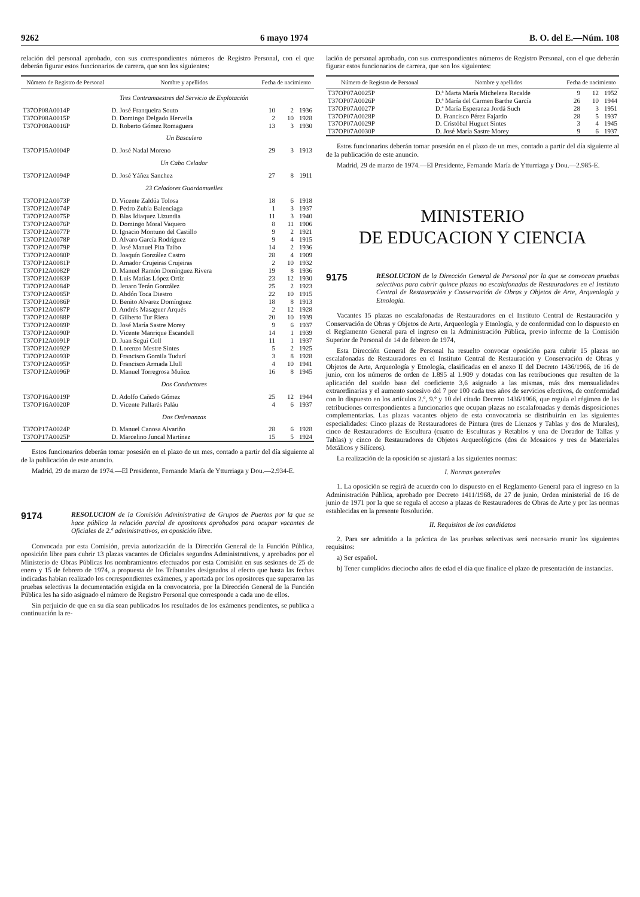9262 6 mayo 1974 B. O. del E.—Núm. 108
relación del personal aprobado, con sus correspondientes números de Registro Personal, con el que deberán figurar estos funcionarios de carrera, que son los siguientes:
| Número de Registro de Personal | Nombre y apellidos | Fecha de nacimiento | | |
| --- | --- | --- | --- | --- |
| | Tres Contramaestres del Servicio de Explotación | | | |
| T37OP08A0014P | D. José Franqueira Souto | 10 | 2 | 1936 |
| T37OP08A0015P | D. Domingo Delgado Hervella | 2 | 10 | 1928 |
| T37OP08A0016P | D. Roberto Gómez Romaguera | 13 | 3 | 1930 |
| | Un Basculero | | | |
| T37OP15A0004P | D. José Nadal Moreno | 29 | 3 | 1913 |
| | Un Cabo Celador | | | |
| T37OP12A0094P | D. José Yáñez Sanchez | 27 | 8 | 1911 |
| | 23 Celadores Guardamuelles | | | |
| T37OP12A0073P | D. Vicente Zaldúa Tolosa | 18 | 6 | 1918 |
| T37OP12A0074P | D. Pedro Zubía Balenciaga | 1 | 3 | 1937 |
| T37OP12A0075P | D. Blas Idiaquez Lizundia | 11 | 3 | 1940 |
| T37OP12A0076P | D. Domingo Moral Vaquero | 8 | 11 | 1906 |
| T37OP12A0077P | D. Ignacio Montuno del Castillo | 9 | 2 | 1921 |
| T37OP12A0078P | D. Alvaro García Rodríguez | 9 | 4 | 1915 |
| T37OP12A0079P | D. José Manuel Pita Taibo | 14 | 2 | 1936 |
| T37OP12A0080P | D. Joaquín González Castro | 28 | 4 | 1909 |
| T37OP12A0081P | D. Amador Crujeiras Crujeiras | 2 | 10 | 1932 |
| T37OP12A0082P | D. Manuel Ramón Domínguez Rivera | 19 | 8 | 1936 |
| T37OP12A0083P | D. Luis Matías López Ortiz | 23 | 12 | 1930 |
| T37OP12A0084P | D. Jenaro Terán González | 25 | 2 | 1923 |
| T37OP12A0085P | D. Abdón Toca Diestro | 22 | 10 | 1915 |
| T37OP12A0086P | D. Benito Alvarez Domínguez | 18 | 8 | 1913 |
| T37OP12A0087P | D. Andrés Masaguer Arqués | 2 | 12 | 1928 |
| T37OP12A0088P | D. Gilberto Tur Riera | 20 | 10 | 1939 |
| T37OP12A0089P | D. José María Sastre Morey | 9 | 6 | 1937 |
| T37OP12A0090P | D. Vicente Manrique Escandell | 14 | 1 | 1939 |
| T37OP12A0091P | D. Juan Seguí Coll | 11 | 1 | 1937 |
| T37OP12A0092P | D. Lorenzo Mestre Sintes | 5 | 2 | 1925 |
| T37OP12A0093P | D. Francisco Gomila Tudurí | 3 | 8 | 1928 |
| T37OP12A0095P | D. Francisco Armada Llull | 4 | 10 | 1941 |
| T37OP12A0096P | D. Manuel Torregrosa Muñoz | 16 | 8 | 1945 |
| | Dos Conductores | | | |
| T37OP16A0019P | D. Adolfo Cañedo Gómez | 25 | 12 | 1944 |
| T37OP16A0020P | D. Vicente Pallarés Paláu | 4 | 6 | 1937 |
| | Dos Ordenanzas | | | |
| T37OP17A0024P | D. Manuel Canosa Alvariño | 28 | 6 | 1928 |
| T37OP17A0025P | D. Marcelino Juncal Martínez | 15 | 5 | 1924 |
Estos funcionarios deberán tomar posesión en el plazo de un mes, contado a partir del día siguiente al de la publicación de este anuncio.
Madrid, 29 de marzo de 1974.—El Presidente, Fernando María de Ytturriaga y Dou.—2.934-E.
9174 RESOLUCION de la Comisión Administrativa de Grupos de Puertos por la que se hace pública la relación parcial de opositores aprobados para ocupar vacantes de Oficiales de 2.ª administrativos, en oposición libre.
Convocada por esta Comisión, previa autorización de la Dirección General de la Función Pública, oposición libre para cubrir 13 plazas vacantes de Oficiales segundos Administrativos, y aprobados por el Ministerio de Obras Públicas los nombramientos efectuados por esta Comisión en sus sesiones de 25 de enero y 15 de febrero de 1974, a propuesta de los Tribunales designados al efecto que hasta las fechas indicadas habían realizado los correspondientes exámenes, y aportada por los opositores que superaron las pruebas selectivas la documentación exigida en la convocatoria, por la Dirección General de la Función Pública les ha sido asignado el número de Registro Personal que corresponde a cada uno de ellos.
Sin perjuicio de que en su día sean publicados los resultados de los exámenes pendientes, se publica a continuación la re-
lación de personal aprobado, con sus correspondientes números de Registro Personal, con el que deberán figurar estos funcionarios de carrera, que son los siguientes:
| Número de Registro de Personal | Nombre y apellidos | Fecha de nacimiento | | |
| --- | --- | --- | --- | --- |
| T37OP07A0025P | D.ª Marta María Michelena Recalde | 9 | 12 | 1952 |
| T37OP07A0026P | D.ª María del Carmen Barthe García | 26 | 10 | 1944 |
| T37OP07A0027P | D.ª María Esperanza Jordá Such | 28 | 3 | 1951 |
| T37OP07A0028P | D. Francisco Pérez Fajardo | 28 | 5 | 1937 |
| T37OP07A0029P | D. Cristóbal Huguet Sintes | 3 | 4 | 1945 |
| T37OP07A0030P | D. José María Sastre Morey | 9 | 6 | 1937 |
Estos funcionarios deberán tomar posesión en el plazo de un mes, contado a partir del día siguiente al de la publicación de este anuncio.
Madrid, 29 de marzo de 1974.—El Presidente, Fernando María de Ytturriaga y Dou.—2.985-E.
MINISTERIO
DE EDUCACION Y CIENCIA
9175 RESOLUCION de la Dirección General de Personal por la que se convocan pruebas selectivas para cubrir quince plazas no escalafonadas de Restauradores en el Instituto Central de Restauración y Conservación de Obras y Objetos de Arte, Arqueología y Etnología.
Vacantes 15 plazas no escalafonadas de Restauradores en el Instituto Central de Restauración y Conservación de Obras y Objetos de Arte, Arqueología y Etnología, y de conformidad con lo dispuesto en el Reglamento General para el ingreso en la Administración Pública, previo informe de la Comisión Superior de Personal de 14 de febrero de 1974,
Esta Dirección General de Personal ha resuelto convocar oposición para cubrir 15 plazas no escalafonadas de Restauradores en el Instituto Central de Restauración y Conservación de Obras y Objetos de Arte, Arqueología y Etnología, clasificadas en el anexo II del Decreto 1436/1966, de 16 de junio, con los números de orden de 1.895 al 1.909 y dotadas con las retribuciones que resulten de la aplicación del sueldo base del coeficiente 3,6 asignado a las mismas, más dos mensualidades extraordinarias y el aumento sucesivo del 7 por 100 cada tres años de servicios efectivos, de conformidad con lo dispuesto en los artículos 2.º, 9.º y 10 del citado Decreto 1436/1966, que regula el régimen de las retribuciones correspondientes a funcionarios que ocupan plazas no escalafonadas y demás disposiciones complementarias. Las plazas vacantes objeto de esta convocatoria se distribuirán en las siguientes especialidades: Cinco plazas de Restauradores de Pintura (tres de Lienzos y Tablas y dos de Murales), cinco de Restauradores de Escultura (cuatro de Esculturas y Retablos y una de Dorador de Tallas y Tablas) y cinco de Restauradores de Objetos Arqueológicos (dos de Mosaicos y tres de Materiales Metálicos y Silíceos).
La realización de la oposición se ajustará a las siguientes normas:
I. Normas generales
1. La oposición se regirá de acuerdo con lo dispuesto en el Reglamento General para el ingreso en la Administración Pública, aprobado por Decreto 1411/1968, de 27 de junio, Orden ministerial de 16 de junio de 1971 por la que se regula el acceso a plazas de Restauradores de Obras de Arte y por las normas establecidas en la presente Resolución.
II. Requisitos de los candidatos
2. Para ser admitido a la práctica de las pruebas selectivas será necesario reunir los siguientes requisitos:
a) Ser español.
b) Tener cumplidos dieciocho años de edad el día que finalice el plazo de presentación de instancias.